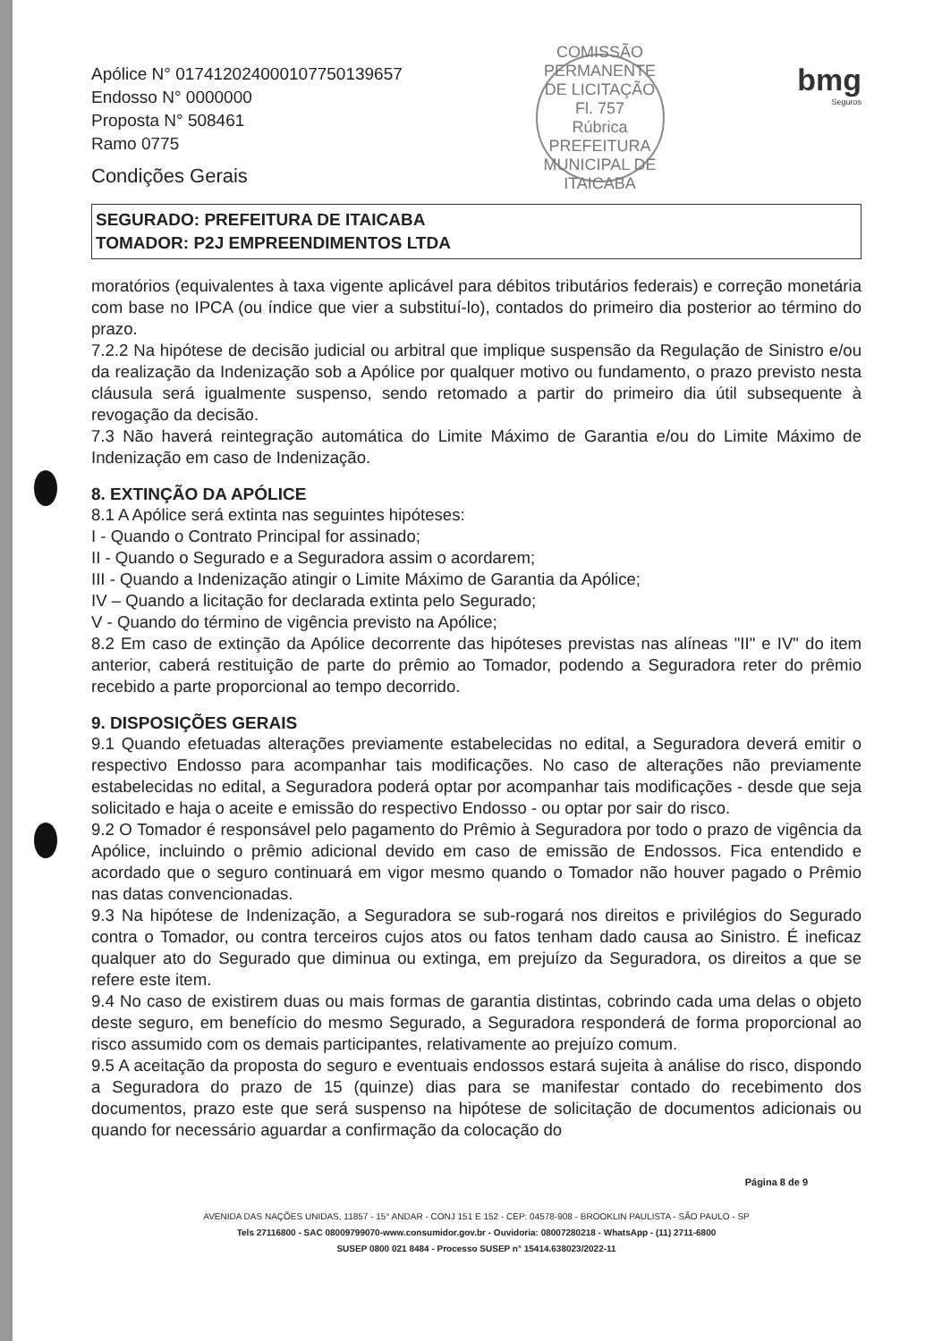Apólice N° 017412024000107750139657
Endosso N° 0000000
Proposta N° 508461
Ramo 0775
Condições Gerais
COMISSÃO PERMANENTE DE LICITAÇÃO
Fl. 757
Rúbrica
PREFEITURA MUNICIPAL DE ITAICABA
bmg
Seguros
SEGURADO: PREFEITURA DE ITAICABA
TOMADOR: P2J EMPREENDIMENTOS LTDA
moratórios (equivalentes à taxa vigente aplicável para débitos tributários federais) e correção monetária com base no IPCA (ou índice que vier a substituí-lo), contados do primeiro dia posterior ao término do prazo.
7.2.2 Na hipótese de decisão judicial ou arbitral que implique suspensão da Regulação de Sinistro e/ou da realização da Indenização sob a Apólice por qualquer motivo ou fundamento, o prazo previsto nesta cláusula será igualmente suspenso, sendo retomado a partir do primeiro dia útil subsequente à revogação da decisão.
7.3 Não haverá reintegração automática do Limite Máximo de Garantia e/ou do Limite Máximo de Indenização em caso de Indenização.
8. EXTINÇÃO DA APÓLICE
8.1 A Apólice será extinta nas seguintes hipóteses:
I - Quando o Contrato Principal for assinado;
II - Quando o Segurado e a Seguradora assim o acordarem;
III - Quando a Indenização atingir o Limite Máximo de Garantia da Apólice;
IV – Quando a licitação for declarada extinta pelo Segurado;
V - Quando do término de vigência previsto na Apólice;
8.2 Em caso de extinção da Apólice decorrente das hipóteses previstas nas alíneas "II" e IV" do item anterior, caberá restituição de parte do prêmio ao Tomador, podendo a Seguradora reter do prêmio recebido a parte proporcional ao tempo decorrido.
9. DISPOSIÇÕES GERAIS
9.1 Quando efetuadas alterações previamente estabelecidas no edital, a Seguradora deverá emitir o respectivo Endosso para acompanhar tais modificações. No caso de alterações não previamente estabelecidas no edital, a Seguradora poderá optar por acompanhar tais modificações - desde que seja solicitado e haja o aceite e emissão do respectivo Endosso - ou optar por sair do risco.
9.2 O Tomador é responsável pelo pagamento do Prêmio à Seguradora por todo o prazo de vigência da Apólice, incluindo o prêmio adicional devido em caso de emissão de Endossos. Fica entendido e acordado que o seguro continuará em vigor mesmo quando o Tomador não houver pagado o Prêmio nas datas convencionadas.
9.3 Na hipótese de Indenização, a Seguradora se sub-rogará nos direitos e privilégios do Segurado contra o Tomador, ou contra terceiros cujos atos ou fatos tenham dado causa ao Sinistro. É ineficaz qualquer ato do Segurado que diminua ou extinga, em prejuízo da Seguradora, os direitos a que se refere este item.
9.4 No caso de existirem duas ou mais formas de garantia distintas, cobrindo cada uma delas o objeto deste seguro, em benefício do mesmo Segurado, a Seguradora responderá de forma proporcional ao risco assumido com os demais participantes, relativamente ao prejuízo comum.
9.5 A aceitação da proposta do seguro e eventuais endossos estará sujeita à análise do risco, dispondo a Seguradora do prazo de 15 (quinze) dias para se manifestar contado do recebimento dos documentos, prazo este que será suspenso na hipótese de solicitação de documentos adicionais ou quando for necessário aguardar a confirmação da colocação do
Página 8 de 9
AVENIDA DAS NAÇÕES UNIDAS, 11857 - 15° ANDAR - CONJ 151 E 152 - CEP: 04578-908 - BROOKLIN PAULISTA - SÃO PAULO - SP
Tels 27116800 - SAC 08009799070-www.consumidor.gov.br - Ouvidoria: 08007280218 - WhatsApp - (11) 2711-6800
SUSEP 0800 021 8484 - Processo SUSEP n° 15414.638023/2022-11